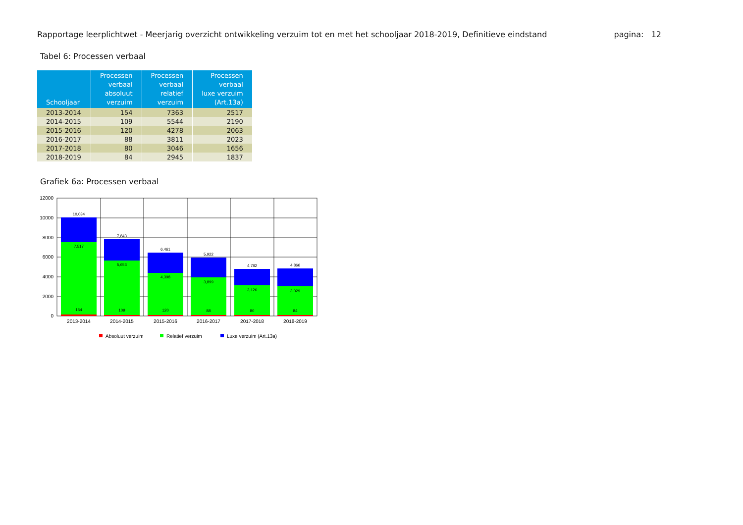Rapportage leerplichtwet - Meerjarig overzicht ontwikkeling verzuim tot en met het schooljaar 2018-2019, Definitieve eindstand pagina: 12
Tabel 6: Processen verbaal
| Schooljaar | Processen verbaal absoluut verzuim | Processen verbaal relatief verzuim | Processen verbaal luxe verzuim (Art.13a) |
| --- | --- | --- | --- |
| 2013-2014 | 154 | 7363 | 2517 |
| 2014-2015 | 109 | 5544 | 2190 |
| 2015-2016 | 120 | 4278 | 2063 |
| 2016-2017 | 88 | 3811 | 2023 |
| 2017-2018 | 80 | 3046 | 1656 |
| 2018-2019 | 84 | 2945 | 1837 |
Grafiek 6a: Processen verbaal
12000
10000
8000
6000
4000
2000
0
10,034
7,517
154
7,843
5,653
109
6,461
4,398
120
5,922
3,899
88
4,782
3,126
80
4,866
3,029
84
2013-2014
2014-2015
2015-2016
2016-2017
2017-2018
2018-2019
Absoluut verzuim
Relatief verzuim
Luxe verzuim (Art.13a)